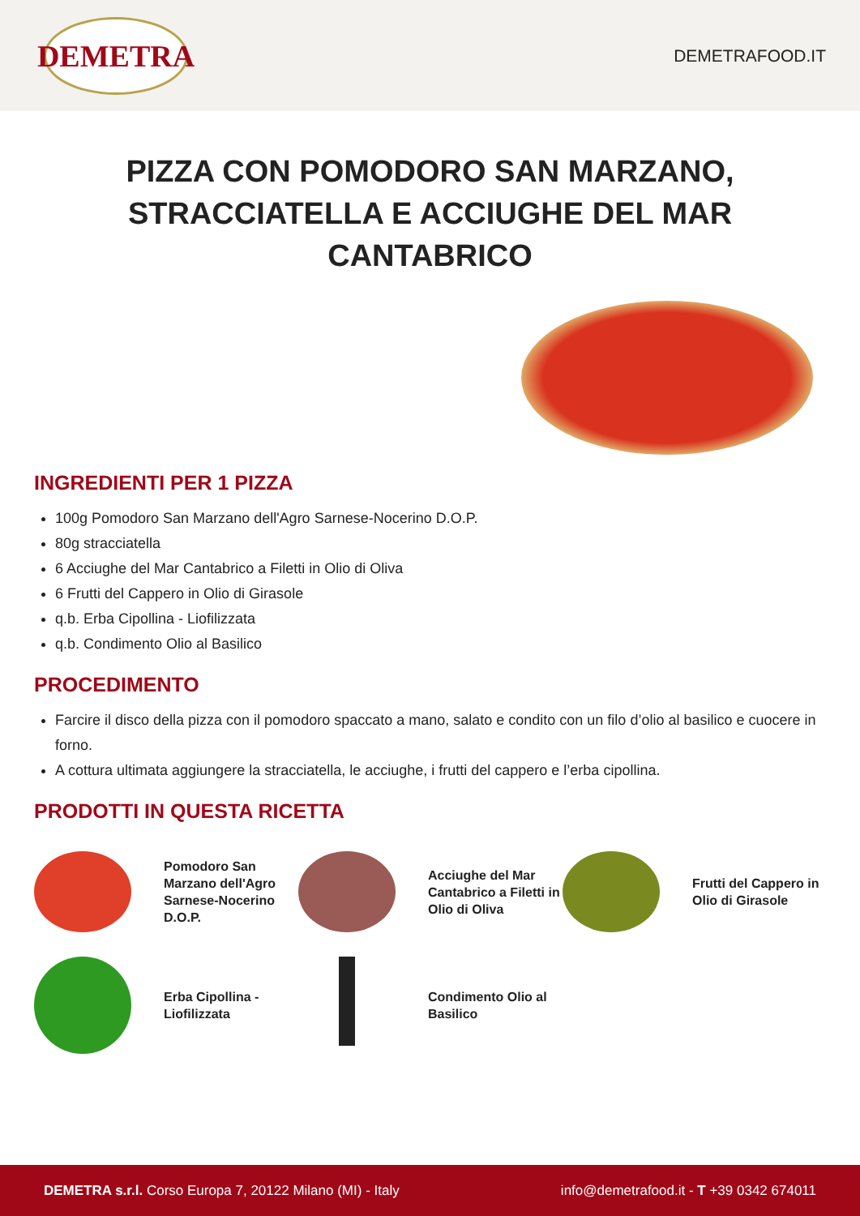DEMETRA
DEMETRAFOOD.IT
PIZZA CON POMODORO SAN MARZANO, STRACCIATELLA E ACCIUGHE DEL MAR CANTABRICO
INGREDIENTI PER 1 PIZZA
100g Pomodoro San Marzano dell'Agro Sarnese-Nocerino D.O.P.
80g stracciatella
6 Acciughe del Mar Cantabrico a Filetti in Olio di Oliva
6 Frutti del Cappero in Olio di Girasole
q.b. Erba Cipollina - Liofilizzata
q.b. Condimento Olio al Basilico
PROCEDIMENTO
Farcire il disco della pizza con il pomodoro spaccato a mano, salato e condito con un filo d’olio al basilico e cuocere in forno.
A cottura ultimata aggiungere la stracciatella, le acciughe, i frutti del cappero e l’erba cipollina.
PRODOTTI IN QUESTA RICETTA
Pomodoro San Marzano dell'Agro Sarnese-Nocerino D.O.P.
Acciughe del Mar Cantabrico a Filetti in Olio di Oliva
Frutti del Cappero in Olio di Girasole
Erba Cipollina - Liofilizzata
Condimento Olio al Basilico
DEMETRA s.r.l. Corso Europa 7, 20122 Milano (MI) - Italy
info@demetrafood.it - T +39 0342 674011